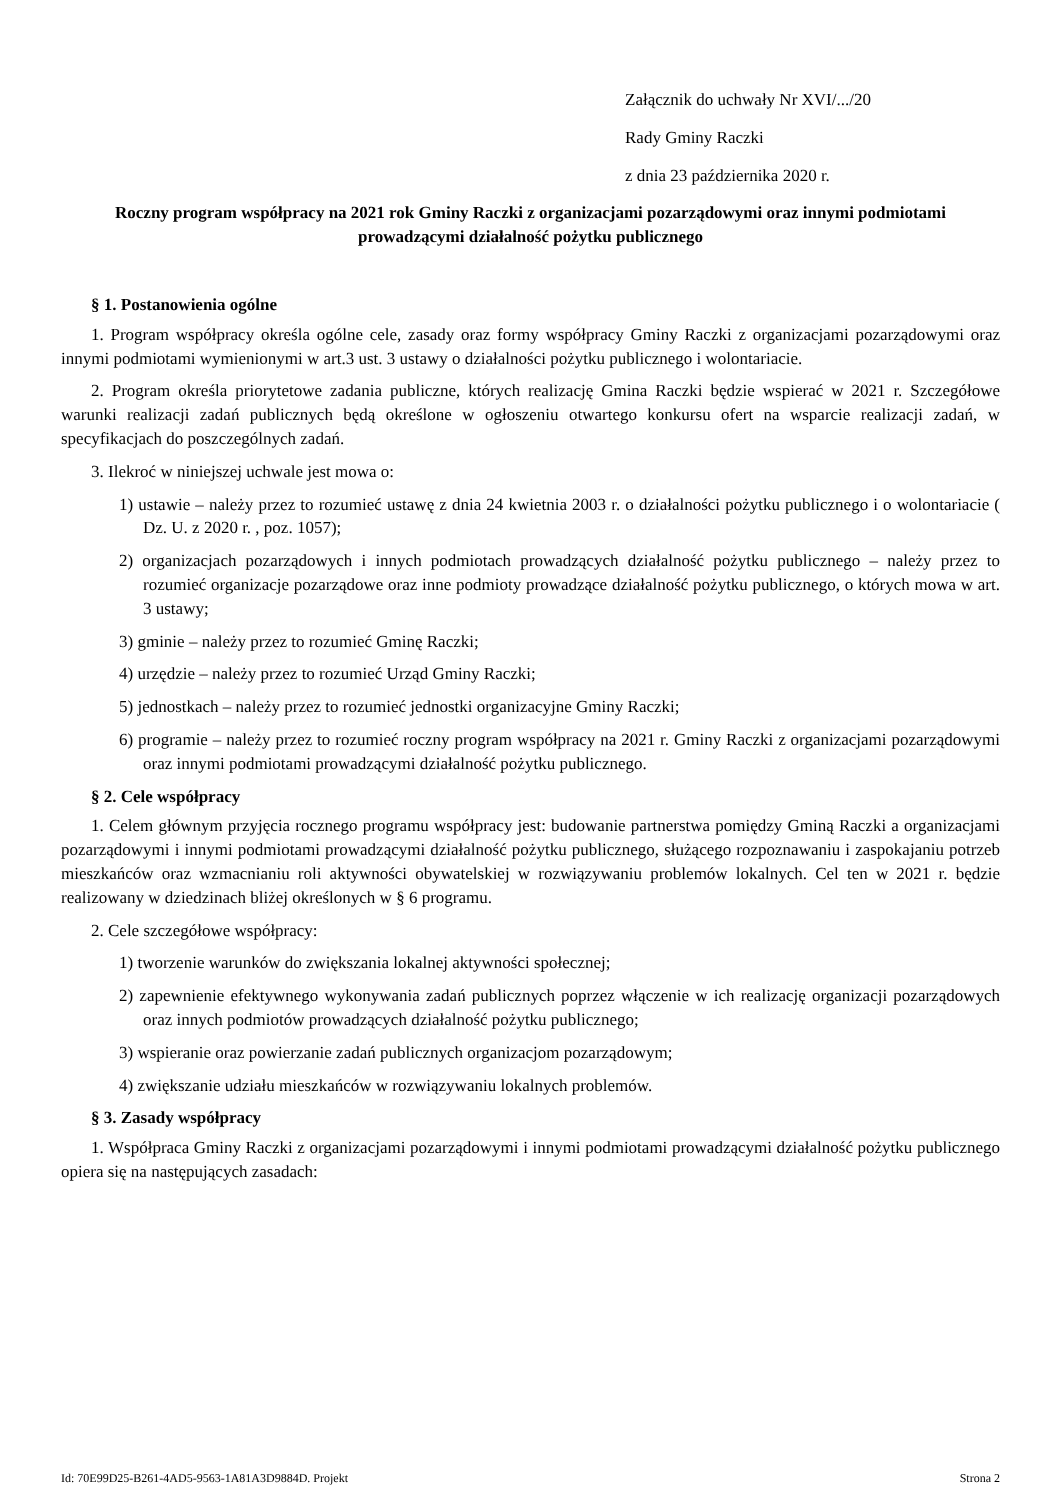Załącznik do uchwały Nr XVI/.../20
Rady Gminy Raczki
z dnia 23 października 2020 r.
Roczny program współpracy na 2021 rok Gminy Raczki z organizacjami pozarządowymi oraz innymi podmiotami prowadzącymi działalność pożytku publicznego
§ 1. Postanowienia ogólne
1. Program współpracy określa ogólne cele, zasady oraz formy współpracy Gminy Raczki z organizacjami pozarządowymi oraz innymi podmiotami wymienionymi w art.3 ust. 3 ustawy o działalności pożytku publicznego i wolontariacie.
2. Program określa priorytetowe zadania publiczne, których realizację Gmina Raczki będzie wspierać w 2021 r. Szczegółowe warunki realizacji zadań publicznych będą określone w ogłoszeniu otwartego konkursu ofert na wsparcie realizacji zadań, w specyfikacjach do poszczególnych zadań.
3. Ilekroć w niniejszej uchwale jest mowa o:
1) ustawie – należy przez to rozumieć ustawę z dnia 24 kwietnia 2003 r. o działalności pożytku publicznego i o wolontariacie ( Dz. U. z 2020 r. , poz. 1057);
2) organizacjach pozarządowych i innych podmiotach prowadzących działalność pożytku publicznego – należy przez to rozumieć organizacje pozarządowe oraz inne podmioty prowadzące działalność pożytku publicznego, o których mowa w art. 3 ustawy;
3) gminie – należy przez to rozumieć Gminę Raczki;
4) urzędzie – należy przez to rozumieć Urząd Gminy Raczki;
5) jednostkach – należy przez to rozumieć jednostki organizacyjne Gminy Raczki;
6) programie – należy przez to rozumieć roczny program współpracy na 2021 r. Gminy Raczki z organizacjami pozarządowymi oraz innymi podmiotami prowadzącymi działalność pożytku publicznego.
§ 2. Cele współpracy
1. Celem głównym przyjęcia rocznego programu współpracy jest: budowanie partnerstwa pomiędzy Gminą Raczki a organizacjami pozarządowymi i innymi podmiotami prowadzącymi działalność pożytku publicznego, służącego rozpoznawaniu i zaspokajaniu potrzeb mieszkańców oraz wzmacnianiu roli aktywności obywatelskiej w rozwiązywaniu problemów lokalnych. Cel ten w 2021 r. będzie realizowany w dziedzinach bliżej określonych w § 6 programu.
2. Cele szczegółowe współpracy:
1) tworzenie warunków do zwiększania lokalnej aktywności społecznej;
2) zapewnienie efektywnego wykonywania zadań publicznych poprzez włączenie w ich realizację organizacji pozarządowych oraz innych podmiotów prowadzących działalność pożytku publicznego;
3) wspieranie oraz powierzanie zadań publicznych organizacjom pozarządowym;
4) zwiększanie udziału mieszkańców w rozwiązywaniu lokalnych problemów.
§ 3. Zasady współpracy
1. Współpraca Gminy Raczki z organizacjami pozarządowymi i innymi podmiotami prowadzącymi działalność pożytku publicznego opiera się na następujących zasadach:
Id: 70E99D25-B261-4AD5-9563-1A81A3D9884D. Projekt Strona 2